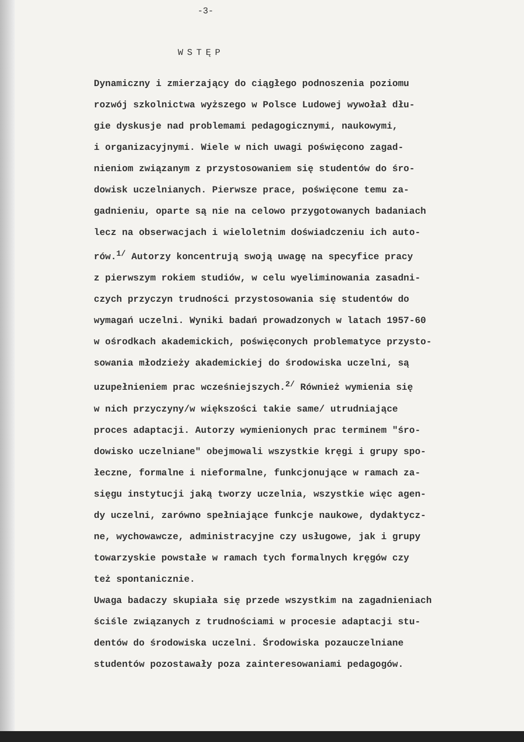-3-
WSTĘP
Dynamiczny i zmierzający do ciągłego podnoszenia poziomu
rozwój szkolnictwa wyższego w Polsce Ludowej wywołał dłu-
gie dyskusje nad problemami pedagogicznymi, naukowymi,
i organizacyjnymi. Wiele w nich uwagi poświęcono zagad-
nieniom związanym z przystosowaniem się studentów do śro-
dowisk uczelnianych. Pierwsze prace, poświęcone temu za-
gadnieniu, oparte są nie na celowo przygotowanych badaniach
lecz na obserwacjach i wieloletnim doświadczeniu ich auto-
rów.<sup>1/</sup> Autorzy koncentrują swoją uwagę na specyfice pracy
z pierwszym rokiem studiów, w celu wyeliminowania zasadni-
czych przyczyn trudności przystosowania się studentów do
wymagań uczelni. Wyniki badań prowadzonych w latach 1957-60
w ośrodkach akademickich, poświęconych problematyce przysto-
sowania młodzieży akademickiej do środowiska uczelni, są
uzupełnieniem prac wcześniejszych.<sup>2/</sup> Również wymienia się
w nich przyczyny/w większości takie same/ utrudniające
proces adaptacji. Autorzy wymienionych prac terminem "śro-
dowisko uczelniane" obejmowali wszystkie kręgi i grupy spo-
łeczne, formalne i nieformalne, funkcjonujące w ramach za-
sięgu instytucji jaką tworzy uczelnia, wszystkie więc agen-
dy uczelni, zarówno spełniające funkcje naukowe, dydaktycz-
ne, wychowawcze, administracyjne czy usługowe, jak i grupy
towarzyskie powstałe w ramach tych formalnych kręgów czy
też spontanicznie.
Uwaga badaczy skupiała się przede wszystkim na zagadnieniach
ściśle związanych z trudnościami w procesie adaptacji stu-
dentów do środowiska uczelni. Środowiska pozauczelniane
studentów pozostawały poza zainteresowaniami pedagogów.